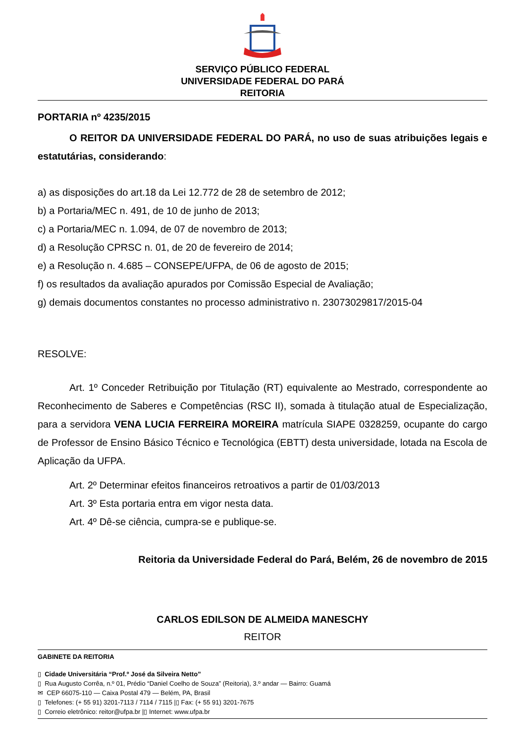SERVIÇO PÚBLICO FEDERAL
UNIVERSIDADE FEDERAL DO PARÁ
REITORIA
PORTARIA nº 4235/2015
O REITOR DA UNIVERSIDADE FEDERAL DO PARÁ, no uso de suas atribuições legais e estatutárias, considerando:
a) as disposições do art.18 da Lei 12.772 de 28 de setembro de 2012;
b) a Portaria/MEC n. 491, de 10 de junho de 2013;
c) a Portaria/MEC n. 1.094, de 07 de novembro de 2013;
d) a Resolução CPRSC n. 01, de 20 de fevereiro de 2014;
e) a Resolução n. 4.685 – CONSEPE/UFPA, de 06 de agosto de 2015;
f) os resultados da avaliação apurados por Comissão Especial de Avaliação;
g) demais documentos constantes no processo administrativo n. 23073029817/2015-04
RESOLVE:
Art. 1º Conceder Retribuição por Titulação (RT) equivalente ao Mestrado, correspondente ao Reconhecimento de Saberes e Competências (RSC II), somada à titulação atual de Especialização, para a servidora VENA LUCIA FERREIRA MOREIRA matrícula SIAPE 0328259, ocupante do cargo de Professor de Ensino Básico Técnico e Tecnológica (EBTT) desta universidade, lotada na Escola de Aplicação da UFPA.
Art. 2º Determinar efeitos financeiros retroativos a partir de 01/03/2013
Art. 3º Esta portaria entra em vigor nesta data.
Art. 4º Dê-se ciência, cumpra-se e publique-se.
Reitoria da Universidade Federal do Pará, Belém, 26 de novembro de 2015
CARLOS EDILSON DE ALMEIDA MANESCHY
REITOR
GABINETE DA REITORIA
▯ Cidade Universitária “Prof.º José da Silveira Netto”
▯ Rua Augusto Corrêa, n.º 01, Prédio “Daniel Coelho de Souza” (Reitoria), 3.º andar — Bairro: Guamá
✉ CEP 66075-110 — Caixa Postal 479 — Belém, PA, Brasil
▯ Telefones: (+ 55 91) 3201-7113 / 7114 / 7115 |▯ Fax: (+ 55 91) 3201-7675
▯ Correio eletrônico: reitor@ufpa.br |▯ Internet: www.ufpa.br